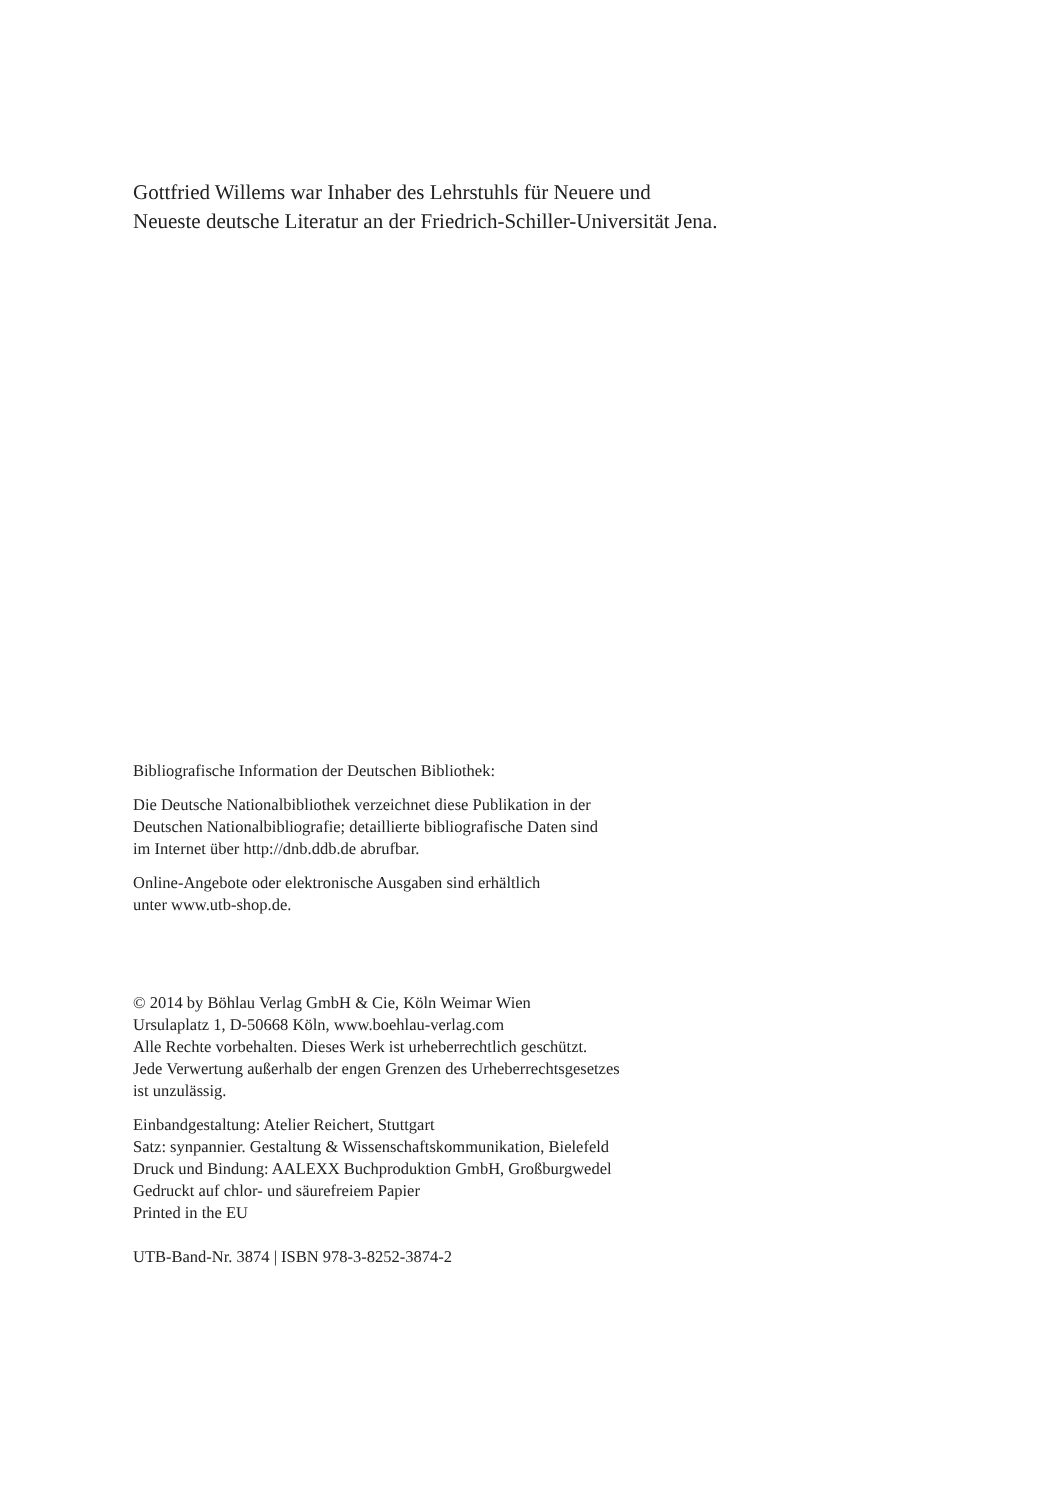Gottfried Willems war Inhaber des Lehrstuhls für Neuere und
Neueste deutsche Literatur an der Friedrich-Schiller-Universität Jena.
Bibliografische Information der Deutschen Bibliothek:
Die Deutsche Nationalbibliothek verzeichnet diese Publikation in der
Deutschen Nationalbibliografie; detaillierte bibliografische Daten sind
im Internet über http://dnb.ddb.de abrufbar.
Online-Angebote oder elektronische Ausgaben sind erhältlich
unter www.utb-shop.de.
© 2014 by Böhlau Verlag GmbH & Cie, Köln Weimar Wien
Ursulaplatz 1, D-50668 Köln, www.boehlau-verlag.com
Alle Rechte vorbehalten. Dieses Werk ist urheberrechtlich geschützt.
Jede Verwertung außerhalb der engen Grenzen des Urheberrechtsgesetzes
ist unzulässig.
Einbandgestaltung: Atelier Reichert, Stuttgart
Satz: synpannier. Gestaltung & Wissenschaftskommunikation, Bielefeld
Druck und Bindung: AALEXX Buchproduktion GmbH, Großburgwedel
Gedruckt auf chlor- und säurefreiem Papier
Printed in the EU
UTB-Band-Nr. 3874 | ISBN 978-3-8252-3874-2